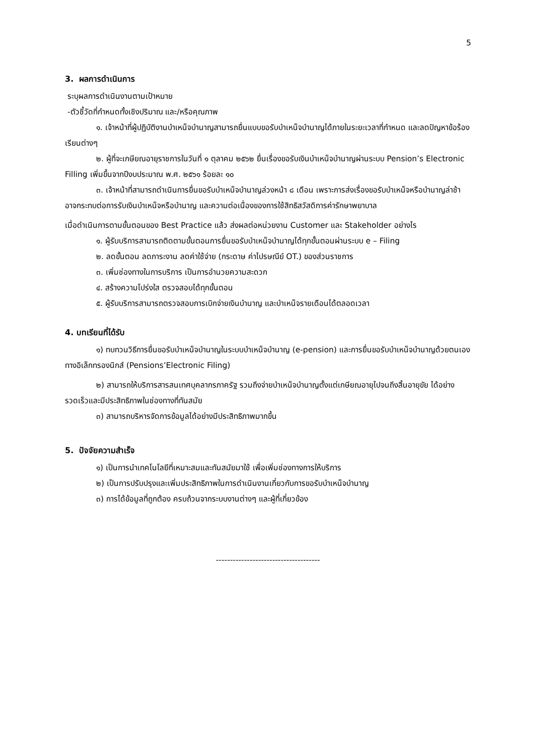5
3. ผลการดำเนินการ
ระบุผลการดำเนินงานตามเป้าหมาย
-ตัวชี้วัดที่กำหนดทั้งเชิงปริมาณ และ/หรือคุณภาพ
๑. เจ้าหน้าที่ผู้ปฏิบัติงานบำเหน็จบำนาญสามารถยื่นแบบขอรับบำเหน็จบำนาญได้ภายในระยะเวลาที่กำหนด และลดปัญหาข้อร้องเรียนต่างๆ
๒. ผู้ที่จะเกษียณอายุราชการในวันที่ ๑ ตุลาคม ๒๕๖๒ ยื่นเรื่องขอรับเงินบำเหน็จบำนาญผ่านระบบ Pension’s Electronic Filling เพิ่มขึ้นจากปีงบประมาณ พ.ศ. ๒๕๖๑ ร้อยละ ๑๐
๓. เจ้าหน้าที่สามารถดำเนินการยื่นขอรับบำเหน็จบำนาญล่วงหน้า ๘ เดือน เพราะการส่งเรื่องขอรับบำเหน็จหรือบำนาญล่าช้า อาจกระทบต่อการรับเงินบำเหน็จหรือบำนาญ และความต่อเนื่องของการใช้สิทธิสวัสดิการค่ารักษาพยาบาล
เมื่อดำเนินการตามขั้นตอนของ Best Practice แล้ว ส่งผลต่อหน่วยงาน Customer และ Stakeholder อย่างไร
๑. ผู้รับบริการสามารถติดตามขั้นตอนการยื่นขอรับบำเหน็จบำนาญได้ทุกขั้นตอนผ่านระบบ e – Filing
๒. ลดขั้นตอน ลดภาระงาน ลดค่าใช้จ่าย (กระดาษ ค่าไปรษณีย์ OT.) ของส่วนราชการ
๓. เพิ่มช่องทางในการบริการ เป็นการอำนวยความสะดวก
๔. สร้างความโปร่งใส ตรวจสอบได้ทุกขั้นตอน
๕. ผู้รับบริการสามารถตรวจสอบการเบิกจ่ายเงินบำนาญ และบำเหน็จรายเดือนได้ตลอดเวลา
4. บทเรียนที่ได้รับ
๑) ทบทวนวิธีการยื่นขอรับบำเหน็จบำนาญในระบบบำเหน็จบำนาญ (e-pension) และการยื่นขอรับบำเหน็จบำนาญด้วยตนเองทางอิเล็กทรองนิกส์ (Pensions’Electronic Filing)
๒) สามารถให้บริการสารสนเทศบุคลากรภาครัฐ รวมถึงจ่ายบำเหน็จบำนาญตั้งแต่เกษียณอายุไปจนถึงสิ้นอายุขัย ได้อย่างรวดเร็วและมีประสิทธิภาพในช่องทางที่ทันสมัย
๓) สามารถบริหารจัดการข้อมูลได้อย่างมีประสิทธิภาพมากขึ้น
5. ปัจจัยความสำเร็จ
๑) เป็นการนำเทคโนโลยีที่เหมาะสมและทันสมัยมาใช้ เพื่อเพิ่มช่องทางการให้บริการ
๒) เป็นการปรับปรุงและเพิ่มประสิทธิภาพในการดำเนินงานเกี่ยวกับการขอรับบำเหน็จบำนาญ
๓) การได้ข้อมูลที่ถูกต้อง ครบถ้วนจากระบบงานต่างๆ และผู้ที่เกี่ยวข้อง
-------------------------------------